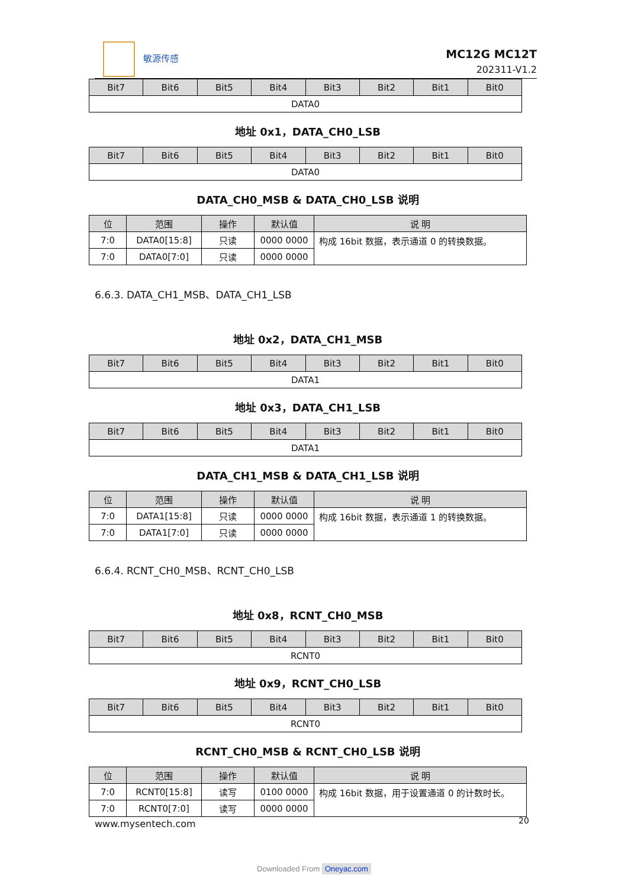敏源传感
MC12G MC12T
202311-V1.2
| Bit7 | Bit6 | Bit5 | Bit4 | Bit3 | Bit2 | Bit1 | Bit0 |
| --- | --- | --- | --- | --- | --- | --- | --- |
| DATA0 | | | | | | | |
地址 0x1，DATA_CH0_LSB
| Bit7 | Bit6 | Bit5 | Bit4 | Bit3 | Bit2 | Bit1 | Bit0 |
| --- | --- | --- | --- | --- | --- | --- | --- |
| DATA0 | | | | | | | |
DATA_CH0_MSB & DATA_CH0_LSB 说明
| 位 | 范围 | 操作 | 默认值 | 说 明 |
| --- | --- | --- | --- | --- |
| 7:0 | DATA0[15:8] | 只读 | 0000 0000 | 构成 16bit 数据，表示通道 0 的转换数据。 |
| 7:0 | DATA0[7:0] | 只读 | 0000 0000 | |
6.6.3. DATA_CH1_MSB、DATA_CH1_LSB
地址 0x2，DATA_CH1_MSB
| Bit7 | Bit6 | Bit5 | Bit4 | Bit3 | Bit2 | Bit1 | Bit0 |
| --- | --- | --- | --- | --- | --- | --- | --- |
| DATA1 | | | | | | | |
地址 0x3，DATA_CH1_LSB
| Bit7 | Bit6 | Bit5 | Bit4 | Bit3 | Bit2 | Bit1 | Bit0 |
| --- | --- | --- | --- | --- | --- | --- | --- |
| DATA1 | | | | | | | |
DATA_CH1_MSB & DATA_CH1_LSB 说明
| 位 | 范围 | 操作 | 默认值 | 说 明 |
| --- | --- | --- | --- | --- |
| 7:0 | DATA1[15:8] | 只读 | 0000 0000 | 构成 16bit 数据，表示通道 1 的转换数据。 |
| 7:0 | DATA1[7:0] | 只读 | 0000 0000 | |
6.6.4. RCNT_CH0_MSB、RCNT_CH0_LSB
地址 0x8，RCNT_CH0_MSB
| Bit7 | Bit6 | Bit5 | Bit4 | Bit3 | Bit2 | Bit1 | Bit0 |
| --- | --- | --- | --- | --- | --- | --- | --- |
| RCNT0 | | | | | | | |
地址 0x9，RCNT_CH0_LSB
| Bit7 | Bit6 | Bit5 | Bit4 | Bit3 | Bit2 | Bit1 | Bit0 |
| --- | --- | --- | --- | --- | --- | --- | --- |
| RCNT0 | | | | | | | |
RCNT_CH0_MSB & RCNT_CH0_LSB 说明
| 位 | 范围 | 操作 | 默认值 | 说 明 |
| --- | --- | --- | --- | --- |
| 7:0 | RCNT0[15:8] | 读写 | 0100 0000 | 构成 16bit 数据，用于设置通道 0 的计数时长。 |
| 7:0 | RCNT0[7:0] | 读写 | 0000 0000 | |
www.mysentech.com 20
Downloaded From Oneyac.com